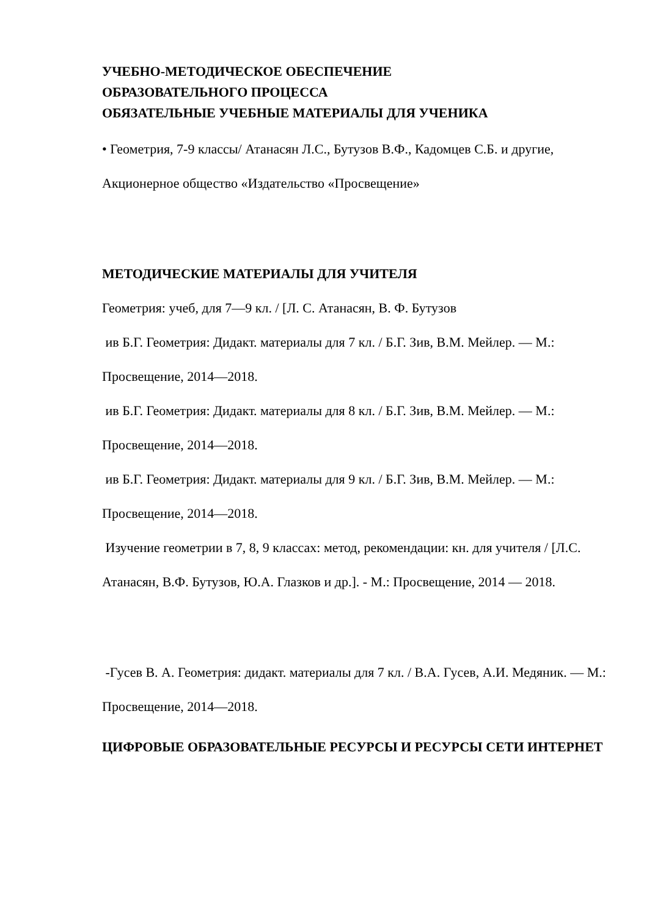УЧЕБНО-МЕТОДИЧЕСКОЕ ОБЕСПЕЧЕНИЕ
ОБРАЗОВАТЕЛЬНОГО ПРОЦЕССА
ОБЯЗАТЕЛЬНЫЕ УЧЕБНЫЕ МАТЕРИАЛЫ ДЛЯ УЧЕНИКА
• Геометрия, 7-9 классы/ Атанасян Л.С., Бутузов В.Ф., Кадомцев С.Б. и другие, Акционерное общество «Издательство «Просвещение»
МЕТОДИЧЕСКИЕ МАТЕРИАЛЫ ДЛЯ УЧИТЕЛЯ
Геометрия: учеб, для 7—9 кл. / [Л. С. Атанасян, В. Ф. Бутузов
ив Б.Г. Геометрия: Дидакт. материалы для 7 кл. / Б.Г. Зив, В.М. Мейлер. — М.: Просвещение, 2014—2018.
ив Б.Г. Геометрия: Дидакт. материалы для 8 кл. / Б.Г. Зив, В.М. Мейлер. — М.: Просвещение, 2014—2018.
ив Б.Г. Геометрия: Дидакт. материалы для 9 кл. / Б.Г. Зив, В.М. Мейлер. — М.: Просвещение, 2014—2018.
Изучение геометрии в 7, 8, 9 классах: метод, рекомендации: кн. для учителя / [Л.С. Атанасян, В.Ф. Бутузов, Ю.А. Глазков и др.]. - М.: Просвещение, 2014 — 2018.
-Гусев В. А. Геометрия: дидакт. материалы для 7 кл. / В.А. Гусев, А.И. Медяник. — М.: Просвещение, 2014—2018.
ЦИФРОВЫЕ ОБРАЗОВАТЕЛЬНЫЕ РЕСУРСЫ И РЕСУРСЫ СЕТИ ИНТЕРНЕТ